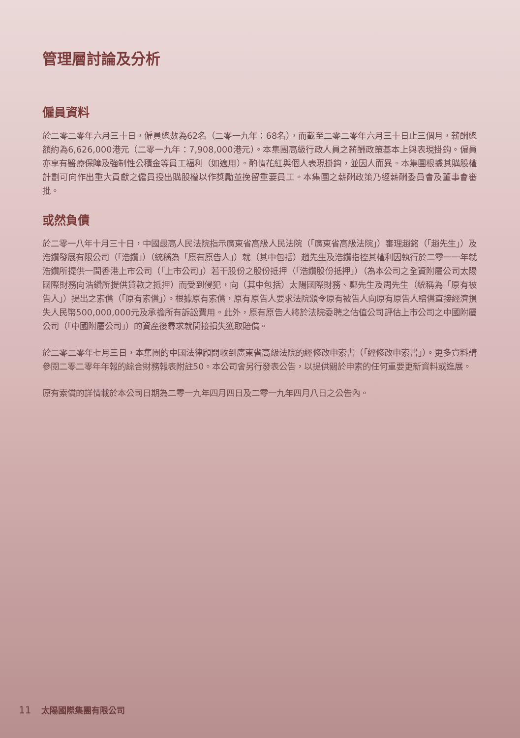管理層討論及分析
僱員資料
於二零二零年六月三十日，僱員總數為62名（二零一九年：68名），而截至二零二零年六月三十日止三個月，薪酬總額約為6,626,000港元（二零一九年：7,908,000港元）。本集團高級行政人員之薪酬政策基本上與表現掛鈎。僱員亦享有醫療保障及強制性公積金等員工福利（如適用）。酌情花紅與個人表現掛鈎，並因人而異。本集團根據其購股權計劃可向作出重大貢獻之僱員授出購股權以作獎勵並挽留重要員工。本集團之薪酬政策乃經薪酬委員會及董事會審批。
或然負債
於二零一八年十月三十日，中國最高人民法院指示廣東省高級人民法院（「廣東省高級法院」）審理趙銘（「趙先生」）及浩鑽發展有限公司（「浩鑽」）（統稱為「原有原告人」）就（其中包括）趙先生及浩鑽指控其權利因執行於二零一一年就浩鑽所提供一間香港上市公司（「上市公司」）若干股份之股份抵押（「浩鑽股份抵押」）（為本公司之全資附屬公司太陽國際財務向浩鑽所提供貸款之抵押）而受到侵犯，向（其中包括）太陽國際財務、鄭先生及周先生（統稱為「原有被告人」）提出之索償（「原有索償」）。根據原有索償，原有原告人要求法院頒令原有被告人向原有原告人賠償直接經濟損失人民幣500,000,000元及承擔所有訴訟費用。此外，原有原告人將於法院委聘之估值公司評估上市公司之中國附屬公司（「中國附屬公司」）的資產後尋求就間接損失獲取賠償。
於二零二零年七月三日，本集團的中國法律顧問收到廣東省高級法院的經修改申索書（「經修改申索書」）。更多資料請參閱二零二零年年報的綜合財務報表附註50。本公司會另行發表公告，以提供關於申索的任何重要更新資料或進展。
原有索償的詳情載於本公司日期為二零一九年四月四日及二零一九年四月八日之公告內。
11 太陽國際集團有限公司